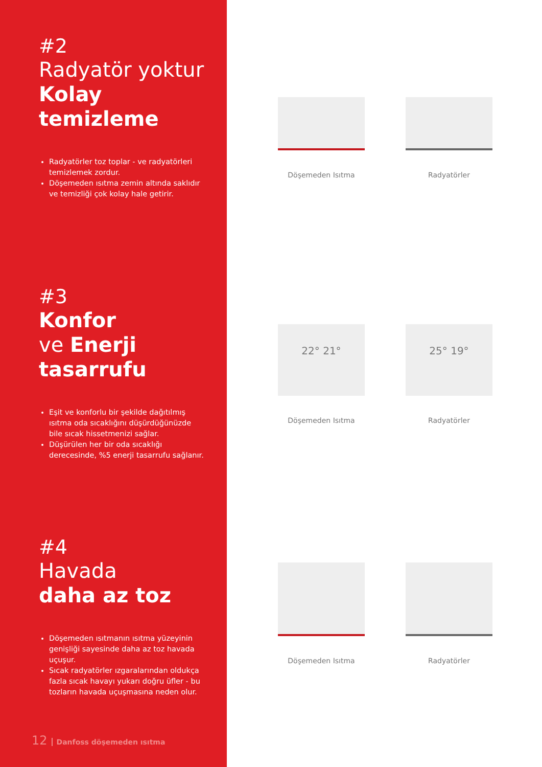#2
Radyatör yoktur
Kolay
temizleme
Radyatörler toz toplar - ve radyatörleri temizlemek zordur.
Döşemeden ısıtma zemin altında saklıdır ve temizliği çok kolay hale getirir.
#3
Konfor
ve Enerji
tasarrufu
Eşit ve konforlu bir şekilde dağıtılmış ısıtma oda sıcaklığını düşürdüğünüzde bile sıcak hissetmenizi sağlar.
Düşürülen her bir oda sıcaklığı derecesinde, %5 enerji tasarrufu sağlanır.
#4
Havada
daha az toz
Döşemeden ısıtmanın ısıtma yüzeyinin genişliği sayesinde daha az toz havada uçuşur.
Sıcak radyatörler ızgaralarından oldukça fazla sıcak havayı yukarı doğru üfler - bu tozların havada uçuşmasına neden olur.
12 Danfoss döşemeden ısıtma
Döşemeden Isıtma
Radyatörler
22° 21°
Döşemeden Isıtma
25° 19°
Radyatörler
Döşemeden Isıtma
Radyatörler